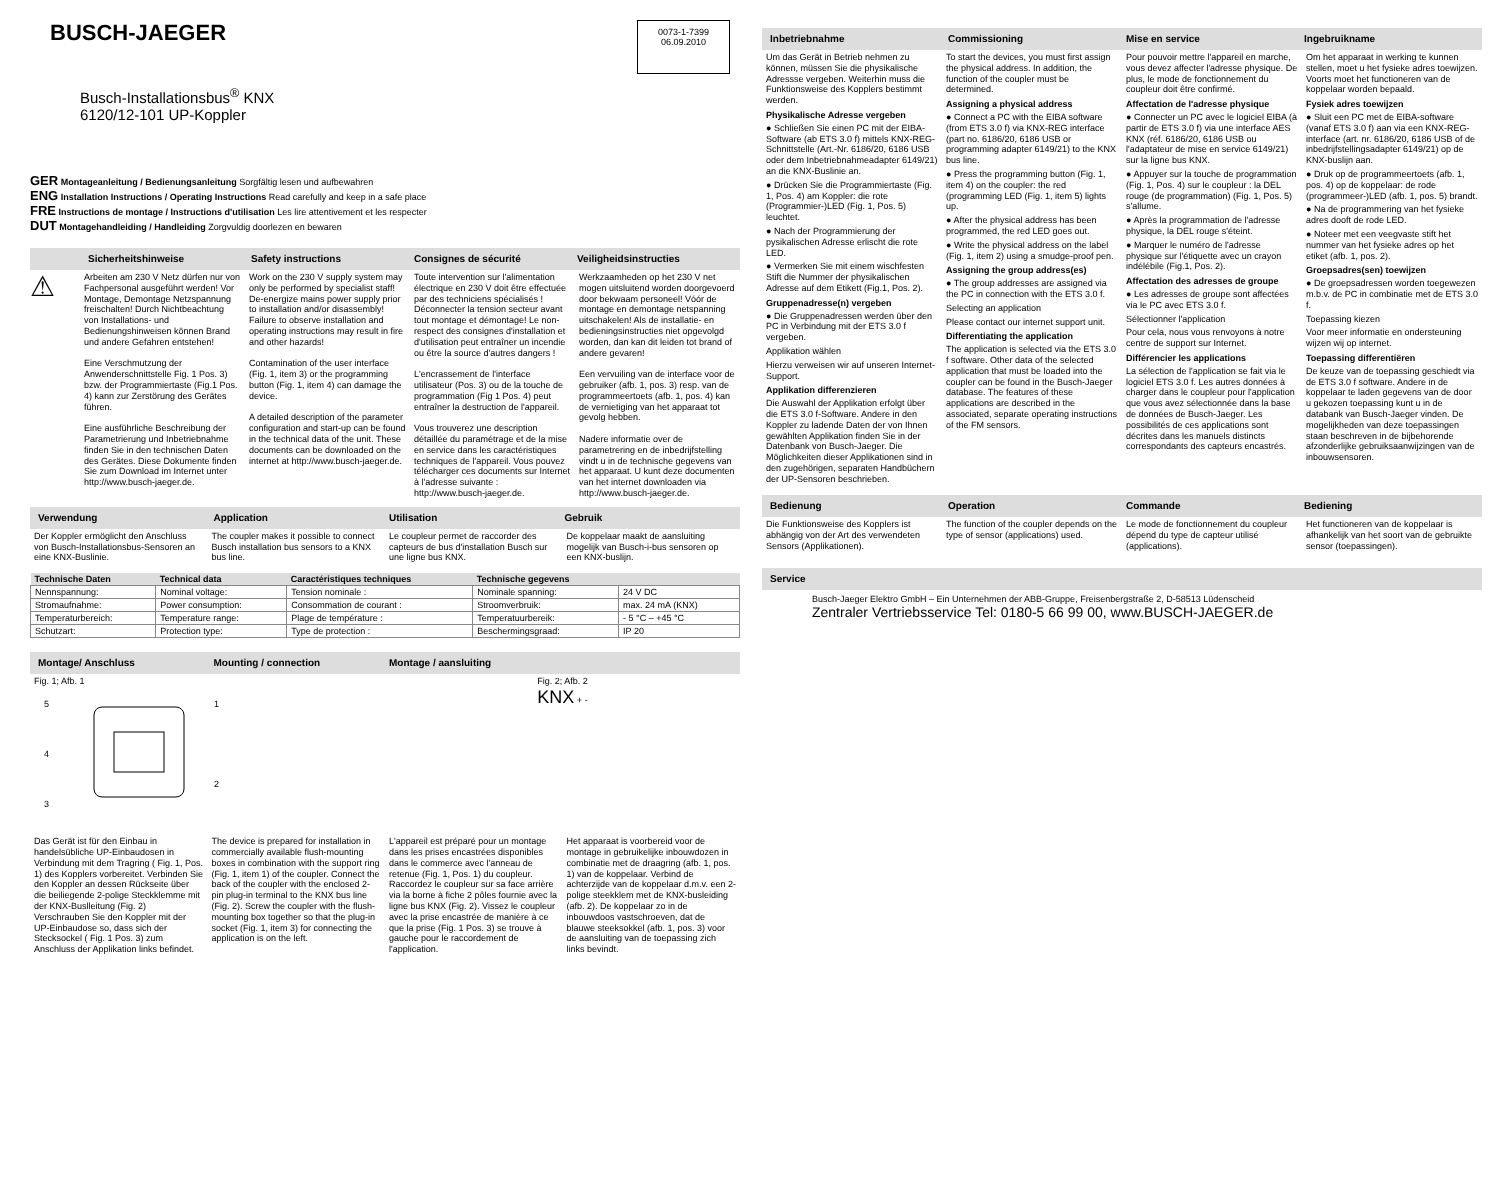BUSCH-JAEGER
Busch-Installationsbus<sup>®</sup> KNX
6120/12-101 UP-Koppler
0073-1-7399
06.09.2010
GER Montageanleitung / Bedienungsanleitung Sorgfältig lesen und aufbewahren
ENG Installation Instructions / Operating Instructions Read carefully and keep in a safe place
FRE Instructions de montage / Instructions d'utilisation Les lire attentivement et les respecter
DUT Montagehandleiding / Handleiding Zorgvuldig doorlezen en bewaren
Sicherheitshinweise Safety instructions Consignes de sécurité Veiligheidsinstructies
⚠
Arbeiten am 230 V Netz dürfen nur von Fachpersonal ausgeführt werden! Vor Montage, Demontage Netzspannung freischalten! Durch Nichtbeachtung von Installations- und Bedienungshinweisen können Brand und andere Gefahren entstehen!
Eine Verschmutzung der Anwenderschnittstelle Fig. 1 Pos. 3) bzw. der Programmiertaste (Fig.1 Pos. 4) kann zur Zerstörung des Gerätes führen.
Eine ausführliche Beschreibung der Parametrierung und Inbetriebnahme finden Sie in den technischen Daten des Gerätes. Diese Dokumente finden Sie zum Download im Internet unter http://www.busch-jaeger.de.
Work on the 230 V supply system may only be performed by specialist staff! De-energize mains power supply prior to installation and/or disassembly! Failure to observe installation and operating instructions may result in fire and other hazards!
Contamination of the user interface (Fig. 1, item 3) or the programming button (Fig. 1, item 4) can damage the device.
A detailed description of the parameter configuration and start-up can be found in the technical data of the unit. These documents can be downloaded on the internet at http://www.busch-jaeger.de.
Toute intervention sur l'alimentation électrique en 230 V doit être effectuée par des techniciens spécialisés ! Déconnecter la tension secteur avant tout montage et démontage! Le non-respect des consignes d'installation et d'utilisation peut entraîner un incendie ou être la source d'autres dangers !
L'encrassement de l'interface utilisateur (Pos. 3) ou de la touche de programmation (Fig 1 Pos. 4) peut entraîner la destruction de l'appareil.
Vous trouverez une description détaillée du paramétrage et de la mise en service dans les caractéristiques techniques de l'appareil. Vous pouvez télécharger ces documents sur Internet à l'adresse suivante : http://www.busch-jaeger.de.
Werkzaamheden op het 230 V net mogen uitsluitend worden doorgevoerd door bekwaam personeel! Vóór de montage en demontage netspanning uitschakelen! Als de installatie- en bedieningsinstructies niet opgevolgd worden, dan kan dit leiden tot brand of andere gevaren!
Een vervuiling van de interface voor de gebruiker (afb. 1, pos. 3) resp. van de programmeertoets (afb. 1, pos. 4) kan de vernietiging van het apparaat tot gevolg hebben.
Nadere informatie over de parametrering en de inbedrijfstelling vindt u in de technische gegevens van het apparaat. U kunt deze documenten van het internet downloaden via http://www.busch-jaeger.de.
Verwendung Application Utilisation Gebruik
Der Koppler ermöglicht den Anschluss von Busch-Installationsbus-Sensoren an eine KNX-Buslinie.
The coupler makes it possible to connect Busch installation bus sensors to a KNX bus line.
Le coupleur permet de raccorder des capteurs de bus d'installation Busch sur une ligne bus KNX.
De koppelaar maakt de aansluiting mogelijk van Busch-i-bus sensoren op een KNX-buslijn.
| Technische Daten | Technical data | Caractéristiques techniques | Technische gegevens | |
| --- | --- | --- | --- | --- |
| Nennspannung: | Nominal voltage: | Tension nominale : | Nominale spanning: | 24 V DC |
| Stromaufnahme: | Power consumption: | Consommation de courant : | Stroomverbruik: | max. 24 mA (KNX) |
| Temperaturbereich: | Temperature range: | Plage de température : | Temperatuurbereik: | - 5 °C – +45 °C |
| Schutzart: | Protection type: | Type de protection : | Beschermingsgraad: | IP 20 |
Montage/ Anschluss Mounting / connection Montage / aansluiting
Fig. 1; Afb. 1
5
1
4
2
3
Fig. 2; Afb. 2
KNX + -
Das Gerät ist für den Einbau in handelsübliche UP-Einbaudosen in Verbindung mit dem Tragring ( Fig. 1, Pos. 1) des Kopplers vorbereitet. Verbinden Sie den Koppler an dessen Rückseite über die beiliegende 2-polige Steckklemme mit der KNX-Buslleitung (Fig. 2) Verschrauben Sie den Koppler mit der UP-Einbaudose so, dass sich der Stecksockel ( Fig. 1 Pos. 3) zum Anschluss der Applikation links befindet.
The device is prepared for installation in commercially available flush-mounting boxes in combination with the support ring (Fig. 1, item 1) of the coupler. Connect the back of the coupler with the enclosed 2-pin plug-in terminal to the KNX bus line (Fig. 2). Screw the coupler with the flush-mounting box together so that the plug-in socket (Fig. 1, item 3) for connecting the application is on the left.
L'appareil est préparé pour un montage dans les prises encastrées disponibles dans le commerce avec l'anneau de retenue (Fig. 1, Pos. 1) du coupleur. Raccordez le coupleur sur sa face arrière via la borne à fiche 2 pôles fournie avec la ligne bus KNX (Fig. 2). Vissez le coupleur avec la prise encastrée de manière à ce que la prise (Fig. 1 Pos. 3) se trouve à gauche pour le raccordement de l'application.
Het apparaat is voorbereid voor de montage in gebruikelijke inbouwdozen in combinatie met de draagring (afb. 1, pos. 1) van de koppelaar. Verbind de achterzijde van de koppelaar d.m.v. een 2-polige steekklem met de KNX-busleiding (afb. 2). De koppelaar zo in de inbouwdoos vastschroeven, dat de blauwe steeksokkel (afb. 1, pos. 3) voor de aansluiting van de toepassing zich links bevindt.
Inbetriebnahme Commissioning Mise en service Ingebruikname
Um das Gerät in Betrieb nehmen zu können, müssen Sie die physikalische Adressse vergeben. Weiterhin muss die Funktionsweise des Kopplers bestimmt werden.
Physikalische Adresse vergeben
● Schließen Sie einen PC mit der EIBA-Software (ab ETS 3.0 f) mittels KNX-REG-Schnittstelle (Art.-Nr. 6186/20, 6186 USB oder dem Inbetriebnahmeadapter 6149/21) an die KNX-Buslinie an.
● Drücken Sie die Programmiertaste (Fig. 1, Pos. 4) am Koppler: die rote (Programmier-)LED (Fig. 1, Pos. 5) leuchtet.
● Nach der Programmierung der pysikalischen Adresse erlischt die rote LED.
● Vermerken Sie mit einem wischfesten Stift die Nummer der physikalischen Adresse auf dem Etikett (Fig.1, Pos. 2).
Gruppenadresse(n) vergeben
● Die Gruppenadressen werden über den PC in Verbindung mit der ETS 3.0 f vergeben.
Applikation wählen
Hierzu verweisen wir auf unseren Internet-Support.
Applikation differenzieren
Die Auswahl der Applikation erfolgt über die ETS 3.0 f-Software. Andere in den Koppler zu ladende Daten der von Ihnen gewählten Applikation finden Sie in der Datenbank von Busch-Jaeger. Die Möglichkeiten dieser Applikationen sind in den zugehörigen, separaten Handbüchern der UP-Sensoren beschrieben.
To start the devices, you must first assign the physical address. In addition, the function of the coupler must be determined.
Assigning a physical address
● Connect a PC with the EIBA software (from ETS 3.0 f) via KNX-REG interface (part no. 6186/20, 6186 USB or programming adapter 6149/21) to the KNX bus line.
● Press the programming button (Fig. 1, item 4) on the coupler: the red (programming LED (Fig. 1, item 5) lights up.
● After the physical address has been programmed, the red LED goes out.
● Write the physical address on the label (Fig. 1, item 2) using a smudge-proof pen.
Assigning the group address(es)
● The group addresses are assigned via the PC in connection with the ETS 3.0 f.
Selecting an application
Please contact our internet support unit.
Differentiating the application
The application is selected via the ETS 3.0 f software. Other data of the selected application that must be loaded into the coupler can be found in the Busch-Jaeger database. The features of these applications are described in the associated, separate operating instructions of the FM sensors.
Pour pouvoir mettre l'appareil en marche, vous devez affecter l'adresse physique. De plus, le mode de fonctionnement du coupleur doit être confirmé.
Affectation de l'adresse physique
● Connecter un PC avec le logiciel EIBA (à partir de ETS 3.0 f) via une interface AES KNX (réf. 6186/20, 6186 USB ou l'adaptateur de mise en service 6149/21) sur la ligne bus KNX.
● Appuyer sur la touche de programmation (Fig. 1, Pos. 4) sur le coupleur : la DEL rouge (de programmation) (Fig. 1, Pos. 5) s'allume.
● Après la programmation de l'adresse physique, la DEL rouge s'éteint.
● Marquer le numéro de l'adresse physique sur l'étiquette avec un crayon indélébile (Fig.1, Pos. 2).
Affectation des adresses de groupe
● Les adresses de groupe sont affectées via le PC avec ETS 3.0 f.
Sélectionner l'application
Pour cela, nous vous renvoyons à notre centre de support sur Internet.
Différencier les applications
La sélection de l'application se fait via le logiciel ETS 3.0 f. Les autres données à charger dans le coupleur pour l'application que vous avez sélectionnée dans la base de données de Busch-Jaeger. Les possibilités de ces applications sont décrites dans les manuels distincts correspondants des capteurs encastrés.
Om het apparaat in werking te kunnen stellen, moet u het fysieke adres toewijzen. Voorts moet het functioneren van de koppelaar worden bepaald.
Fysiek adres toewijzen
● Sluit een PC met de EIBA-software (vanaf ETS 3.0 f) aan via een KNX-REG-interface (art. nr. 6186/20, 6186 USB of de inbedrijfstellingsadapter 6149/21) op de KNX-buslijn aan.
● Druk op de programmeertoets (afb. 1, pos. 4) op de koppelaar: de rode (programmeer-)LED (afb. 1, pos. 5) brandt.
● Na de programmering van het fysieke adres dooft de rode LED.
● Noteer met een veegvaste stift het nummer van het fysieke adres op het etiket (afb. 1, pos. 2).
Groepsadres(sen) toewijzen
● De groepsadressen worden toegewezen m.b.v. de PC in combinatie met de ETS 3.0 f.
Toepassing kiezen
Voor meer informatie en ondersteuning wijzen wij op internet.
Toepassing differentiëren
De keuze van de toepassing geschiedt via de ETS 3.0 f software. Andere in de koppelaar te laden gegevens van de door u gekozen toepassing kunt u in de databank van Busch-Jaeger vinden. De mogelijkheden van deze toepassingen staan beschreven in de bijbehorende afzonderlijke gebruiksaanwijzingen van de inbouwsensoren.
Bedienung Operation Commande Bediening
Die Funktionsweise des Kopplers ist abhängig von der Art des verwendeten Sensors (Applikationen).
The function of the coupler depends on the type of sensor (applications) used.
Le mode de fonctionnement du coupleur dépend du type de capteur utilisé (applications).
Het functioneren van de koppelaar is afhankelijk van het soort van de gebruikte sensor (toepassingen).
Service
Busch-Jaeger Elektro GmbH – Ein Unternehmen der ABB-Gruppe, Freisenbergstraße 2, D-58513 Lüdenscheid
Zentraler Vertriebsservice Tel: 0180-5 66 99 00, www.BUSCH-JAEGER.de